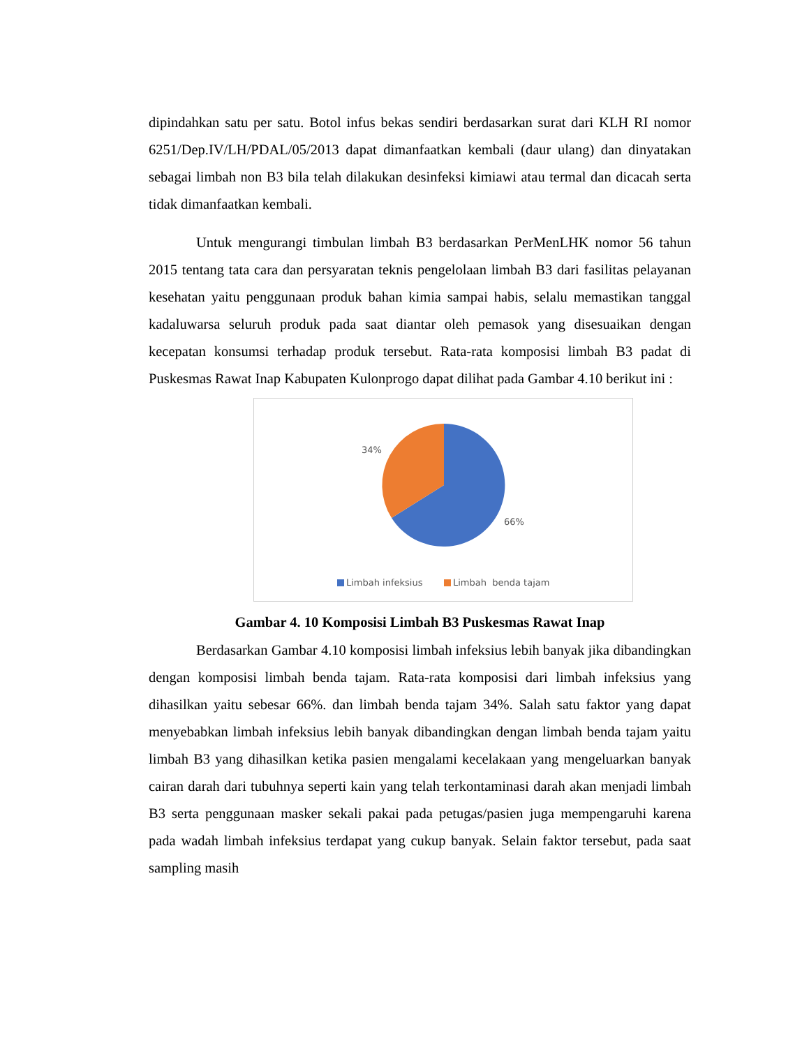dipindahkan satu per satu. Botol infus bekas sendiri berdasarkan surat dari KLH RI nomor 6251/Dep.IV/LH/PDAL/05/2013 dapat dimanfaatkan kembali (daur ulang) dan dinyatakan sebagai limbah non B3 bila telah dilakukan desinfeksi kimiawi atau termal dan dicacah serta tidak dimanfaatkan kembali.
Untuk mengurangi timbulan limbah B3 berdasarkan PerMenLHK nomor 56 tahun 2015 tentang tata cara dan persyaratan teknis pengelolaan limbah B3 dari fasilitas pelayanan kesehatan yaitu penggunaan produk bahan kimia sampai habis, selalu memastikan tanggal kadaluwarsa seluruh produk pada saat diantar oleh pemasok yang disesuaikan dengan kecepatan konsumsi terhadap produk tersebut. Rata-rata komposisi limbah B3 padat di Puskesmas Rawat Inap Kabupaten Kulonprogo dapat dilihat pada Gambar 4.10 berikut ini :
34%
66%
Limbah infeksius Limbah benda tajam
Gambar 4. 10 Komposisi Limbah B3 Puskesmas Rawat Inap
Berdasarkan Gambar 4.10 komposisi limbah infeksius lebih banyak jika dibandingkan dengan komposisi limbah benda tajam. Rata-rata komposisi dari limbah infeksius yang dihasilkan yaitu sebesar 66%. dan limbah benda tajam 34%. Salah satu faktor yang dapat menyebabkan limbah infeksius lebih banyak dibandingkan dengan limbah benda tajam yaitu limbah B3 yang dihasilkan ketika pasien mengalami kecelakaan yang mengeluarkan banyak cairan darah dari tubuhnya seperti kain yang telah terkontaminasi darah akan menjadi limbah B3 serta penggunaan masker sekali pakai pada petugas/pasien juga mempengaruhi karena pada wadah limbah infeksius terdapat yang cukup banyak. Selain faktor tersebut, pada saat sampling masih